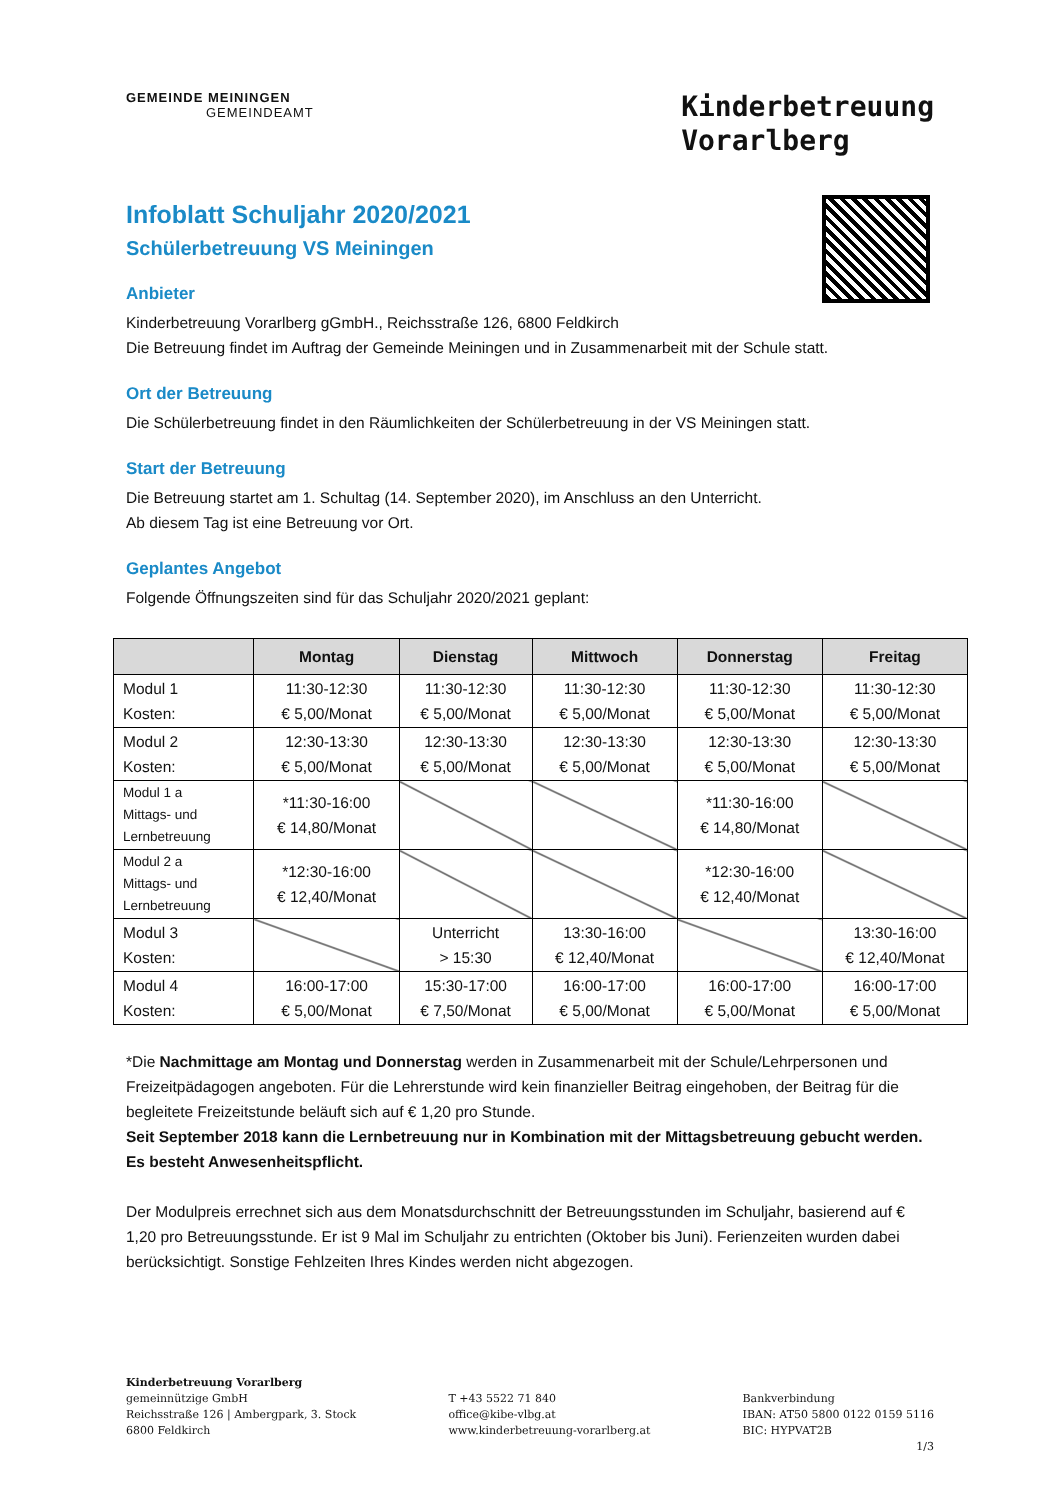GEMEINDE MEININGEN
GEMEINDEAMT
Kinderbetreuung
Vorarlberg
Infoblatt Schuljahr 2020/2021
Schülerbetreuung VS Meiningen
Anbieter
Kinderbetreuung Vorarlberg gGmbH., Reichsstraße 126, 6800 Feldkirch
Die Betreuung findet im Auftrag der Gemeinde Meiningen und in Zusammenarbeit mit der Schule statt.
Ort der Betreuung
Die Schülerbetreuung findet in den Räumlichkeiten der Schülerbetreuung in der VS Meiningen statt.
Start der Betreuung
Die Betreuung startet am 1. Schultag (14. September 2020), im Anschluss an den Unterricht.
Ab diesem Tag ist eine Betreuung vor Ort.
Geplantes Angebot
Folgende Öffnungszeiten sind für das Schuljahr 2020/2021 geplant:
| | Montag | Dienstag | Mittwoch | Donnerstag | Freitag |
| --- | --- | --- | --- | --- | --- |
| Modul 1 Kosten: | 11:30-12:30 € 5,00/Monat | 11:30-12:30 € 5,00/Monat | 11:30-12:30 € 5,00/Monat | 11:30-12:30 € 5,00/Monat | 11:30-12:30 € 5,00/Monat |
| Modul 2 Kosten: | 12:30-13:30 € 5,00/Monat | 12:30-13:30 € 5,00/Monat | 12:30-13:30 € 5,00/Monat | 12:30-13:30 € 5,00/Monat | 12:30-13:30 € 5,00/Monat |
| Modul 1 a Mittags- und Lernbetreuung | *11:30-16:00 € 14,80/Monat | | | *11:30-16:00 € 14,80/Monat | |
| Modul 2 a Mittags- und Lernbetreuung | *12:30-16:00 € 12,40/Monat | | | *12:30-16:00 € 12,40/Monat | |
| Modul 3 Kosten: | | Unterricht > 15:30 | 13:30-16:00 € 12,40/Monat | | 13:30-16:00 € 12,40/Monat |
| Modul 4 Kosten: | 16:00-17:00 € 5,00/Monat | 15:30-17:00 € 7,50/Monat | 16:00-17:00 € 5,00/Monat | 16:00-17:00 € 5,00/Monat | 16:00-17:00 € 5,00/Monat |
*Die Nachmittage am Montag und Donnerstag werden in Zusammenarbeit mit der Schule/Lehrpersonen und Freizeitpädagogen angeboten. Für die Lehrerstunde wird kein finanzieller Beitrag eingehoben, der Beitrag für die begleitete Freizeitstunde beläuft sich auf € 1,20 pro Stunde.
Seit September 2018 kann die Lernbetreuung nur in Kombination mit der Mittagsbetreuung gebucht werden. Es besteht Anwesenheitspflicht.
Der Modulpreis errechnet sich aus dem Monatsdurchschnitt der Betreuungsstunden im Schuljahr, basierend auf € 1,20 pro Betreuungsstunde. Er ist 9 Mal im Schuljahr zu entrichten (Oktober bis Juni). Ferienzeiten wurden dabei berücksichtigt. Sonstige Fehlzeiten Ihres Kindes werden nicht abgezogen.
Kinderbetreuung Vorarlberg
gemeinnützige GmbH
Reichsstraße 126 | Ambergpark, 3. Stock
6800 Feldkirch
T +43 5522 71 840
office@kibe-vlbg.at
www.kinderbetreuung-vorarlberg.at
Bankverbindung
IBAN: AT50 5800 0122 0159 5116
BIC: HYPVAT2B
1/3